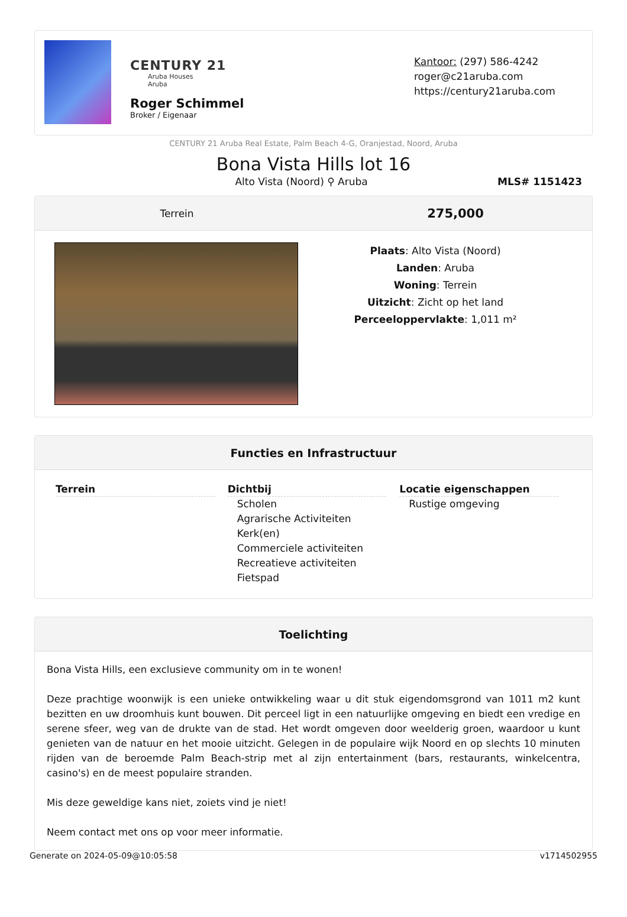CENTURY 21
Aruba Houses
Aruba
Roger Schimmel
Broker / Eigenaar
Kantoor: (297) 586-4242
roger@c21aruba.com
https://century21aruba.com
CENTURY 21 Aruba Real Estate, Palm Beach 4-G, Oranjestad, Noord, Aruba
Bona Vista Hills lot 16
Alto Vista (Noord) ⚲ Aruba MLS# 1151423
Terrein 275,000
Plaats: Alto Vista (Noord)
Landen: Aruba
Woning: Terrein
Uitzicht: Zicht op het land
Perceeloppervlakte: 1,011 m²
Functies en Infrastructuur
Terrein Dichtbij
Scholen
Agrarische Activiteiten
Kerk(en)
Commerciele activiteiten
Recreatieve activiteiten
Fietspad
Locatie eigenschappen
Rustige omgeving
Toelichting
Bona Vista Hills, een exclusieve community om in te wonen!
Deze prachtige woonwijk is een unieke ontwikkeling waar u dit stuk eigendomsgrond van 1011 m2 kunt bezitten en uw droomhuis kunt bouwen. Dit perceel ligt in een natuurlijke omgeving en biedt een vredige en serene sfeer, weg van de drukte van de stad. Het wordt omgeven door weelderig groen, waardoor u kunt genieten van de natuur en het mooie uitzicht. Gelegen in de populaire wijk Noord en op slechts 10 minuten rijden van de beroemde Palm Beach-strip met al zijn entertainment (bars, restaurants, winkelcentra, casino's) en de meest populaire stranden.
Mis deze geweldige kans niet, zoiets vind je niet!
Neem contact met ons op voor meer informatie.
Generate on 2024-05-09@10:05:58 v1714502955